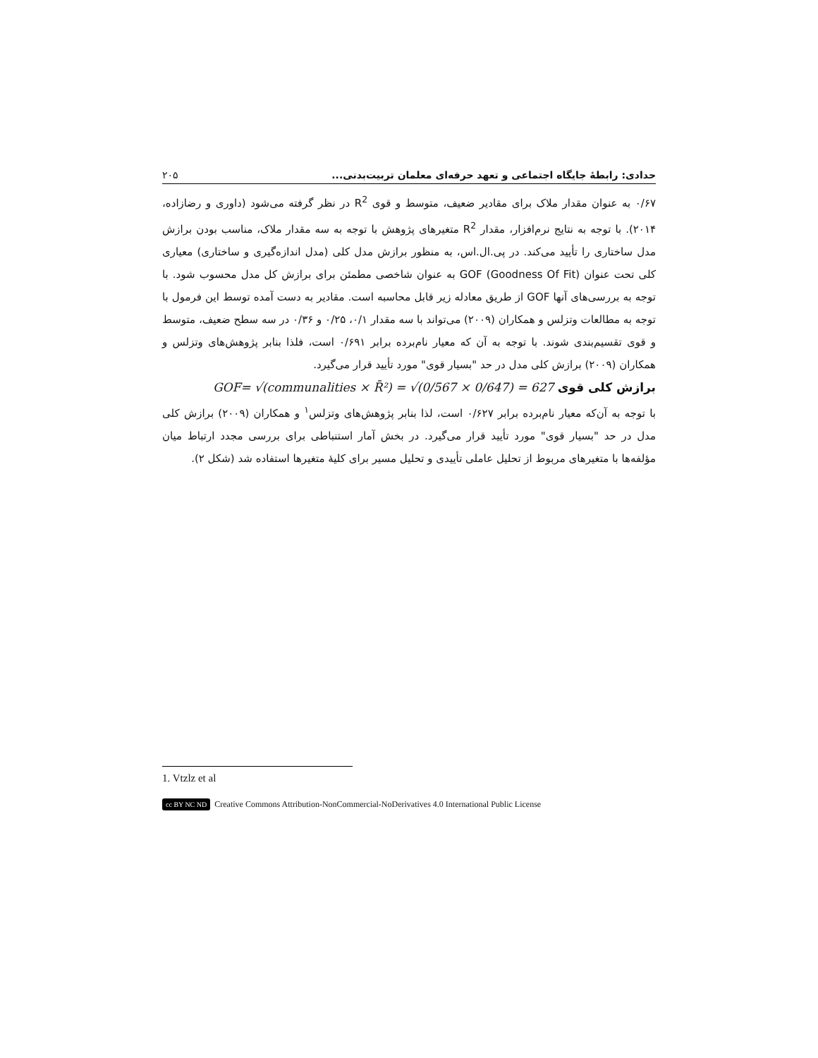حدادی: رابطهٔ جایگاه اجتماعی و تعهد حرفه‌ای معلمان تربیت‌بدنی... ۲۰۵
۰/۶۷ به عنوان مقدار ملاک برای مقادیر ضعیف، متوسط و قوی R<sup>2</sup> در نظر گرفته می‌شود (داوری و رضازاده، ۲۰۱۴). با توجه به نتایج نرم‌افزار، مقدار R<sup>2</sup> متغیرهای پژوهش با توجه به سه مقدار ملاک، مناسب بودن برازش مدل ساختاری را تأیید می‌کند. در پی.ال.اس، به منظور برازش مدل کلی (مدل اندازه‌گیری و ساختاری) معیاری کلی تحت عنوان (Goodness Of Fit) GOF به عنوان شاخصی مطمئن برای برازش کل مدل محسوب شود. با توجه به بررسی‌های آنها GOF از طریق معادله زیر قابل محاسبه است. مقادیر به دست آمده توسط این فرمول با توجه به مطالعات وتزلس و همکاران (۲۰۰۹) می‌تواند با سه مقدار ۰/۱، ۰/۲۵ و ۰/۳۶ در سه سطح ضعیف، متوسط و قوی تقسیم‌بندی شوند. با توجه به آن که معیار نام‌برده برابر ۰/۶۹۱ است، فلذا بنابر پژوهش‌های وتزلس و همکاران (۲۰۰۹) برازش کلی مدل در حد "بسیار قوی" مورد تأیید قرار می‌گیرد.
برازش کلی قوی GOF= √(communalities × R̄²) = √(0/567 × 0/647) = 627
با توجه به آن‌که معیار نام‌برده برابر ۰/۶۲۷ است، لذا بنابر پژوهش‌های وتزلس<sup>۱</sup> و همکاران (۲۰۰۹) برازش کلی مدل در حد "بسیار قوی" مورد تأیید قرار می‌گیرد. در بخش آمار استنباطی برای بررسی مجدد ارتباط میان مؤلفه‌ها با متغیرهای مربوط از تحلیل عاملی تأییدی و تحلیل مسیر برای کلیهٔ متغیرها استفاده شد (شکل ۲).
1. Vtzlz et al
cc BY NC ND Creative Commons Attribution-NonCommercial-NoDerivatives 4.0 International Public License